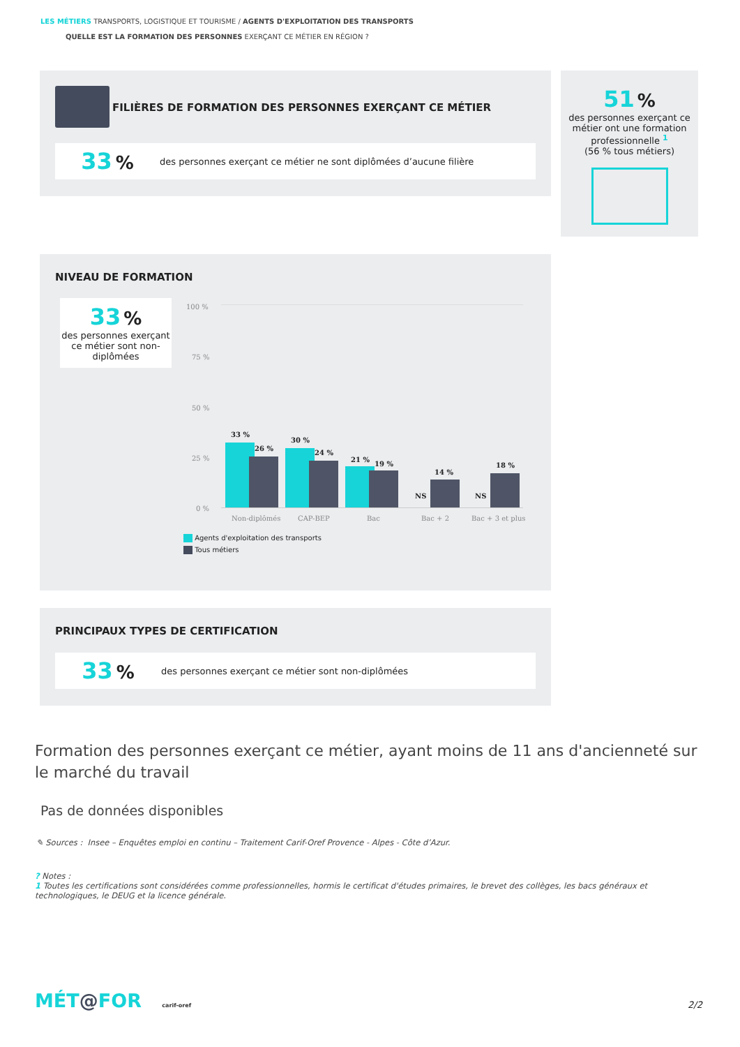LES MÉTIERS TRANSPORTS, LOGISTIQUE ET TOURISME / AGENTS D'EXPLOITATION DES TRANSPORTS
QUELLE EST LA FORMATION DES PERSONNES EXERÇANT CE MÉTIER EN RÉGION ?
FILIÈRES DE FORMATION DES PERSONNES EXERÇANT CE MÉTIER
33 % des personnes exerçant ce métier ne sont diplômées d’aucune filière
51 %
des personnes exerçant ce métier ont une formation professionnelle <sup>1</sup>
(56 % tous métiers)
NIVEAU DE FORMATION
33 %
des personnes exerçant ce métier sont non-diplômées
100 %
75 %
50 %
25 %
0 %
33 %
26 %
30 %
24 %
21 %
19 %
NS
14 %
NS
18 %
Non-diplômés CAP-BEP Bac Bac + 2 Bac + 3 et plus
Agents d'exploitation des transports
Tous métiers
PRINCIPAUX TYPES DE CERTIFICATION
33 % des personnes exerçant ce métier sont non-diplômées
Formation des personnes exerçant ce métier, ayant moins de 11 ans d'ancienneté sur le marché du travail
Pas de données disponibles
✎ Sources : Insee – Enquêtes emploi en continu – Traitement Carif-Oref Provence - Alpes - Côte d’Azur.
? Notes :
1 Toutes les certifications sont considérées comme professionnelles, hormis le certificat d'études primaires, le brevet des collèges, les bacs généraux et technologiques, le DEUG et la licence générale.
MÉT@FOR carif-oref 2/2